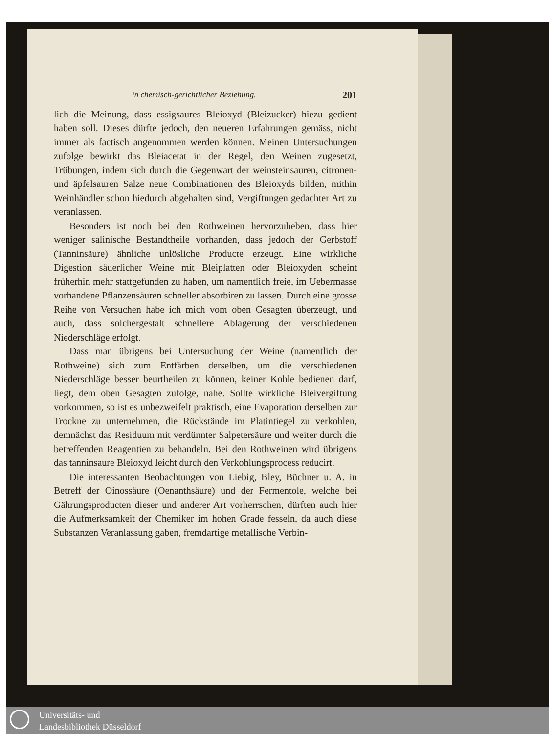in chemisch-gerichtlicher Beziehung. 201
lich die Meinung, dass essigsaures Bleioxyd (Bleizucker) hiezu gedient haben soll. Dieses dürfte jedoch, den neueren Erfahrungen gemäss, nicht immer als factisch angenommen werden können. Meinen Untersuchungen zufolge bewirkt das Bleiacetat in der Regel, den Weinen zugesetzt, Trübungen, indem sich durch die Gegenwart der weinsteinsauren, citronen- und äpfelsauren Salze neue Combinationen des Bleioxyds bilden, mithin Weinhändler schon hiedurch abgehalten sind, Vergiftungen gedachter Art zu veranlassen.
Besonders ist noch bei den Rothweinen hervorzuheben, dass hier weniger salinische Bestandtheile vorhanden, dass jedoch der Gerbstoff (Tanninsäure) ähnliche unlösliche Producte erzeugt. Eine wirkliche Digestion säuerlicher Weine mit Bleiplatten oder Bleioxyden scheint früherhin mehr stattgefunden zu haben, um namentlich freie, im Uebermasse vorhandene Pflanzensäuren schneller absorbiren zu lassen. Durch eine grosse Reihe von Versuchen habe ich mich vom oben Gesagten überzeugt, und auch, dass solchergestalt schnellere Ablagerung der verschiedenen Niederschläge erfolgt.
Dass man übrigens bei Untersuchung der Weine (namentlich der Rothweine) sich zum Entfärben derselben, um die verschiedenen Niederschläge besser beurtheilen zu können, keiner Kohle bedienen darf, liegt, dem oben Gesagten zufolge, nahe. Sollte wirkliche Bleivergiftung vorkommen, so ist es unbezweifelt praktisch, eine Evaporation derselben zur Trockne zu unternehmen, die Rückstände im Platintiegel zu verkohlen, demnächst das Residuum mit verdünnter Salpetersäure und weiter durch die betreffenden Reagentien zu behandeln. Bei den Rothweinen wird übrigens das tanninsaure Bleioxyd leicht durch den Verkohlungsprocess reducirt.
Die interessanten Beobachtungen von Liebig, Bley, Büchner u. A. in Betreff der Oinossäure (Oenanthsäure) und der Fermentole, welche bei Gährungsproducten dieser und anderer Art vorherrschen, dürften auch hier die Aufmerksamkeit der Chemiker im hohen Grade fesseln, da auch diese Substanzen Veranlassung gaben, fremdartige metallische Verbin-
Universitäts- und
Landesbibliothek Düsseldorf